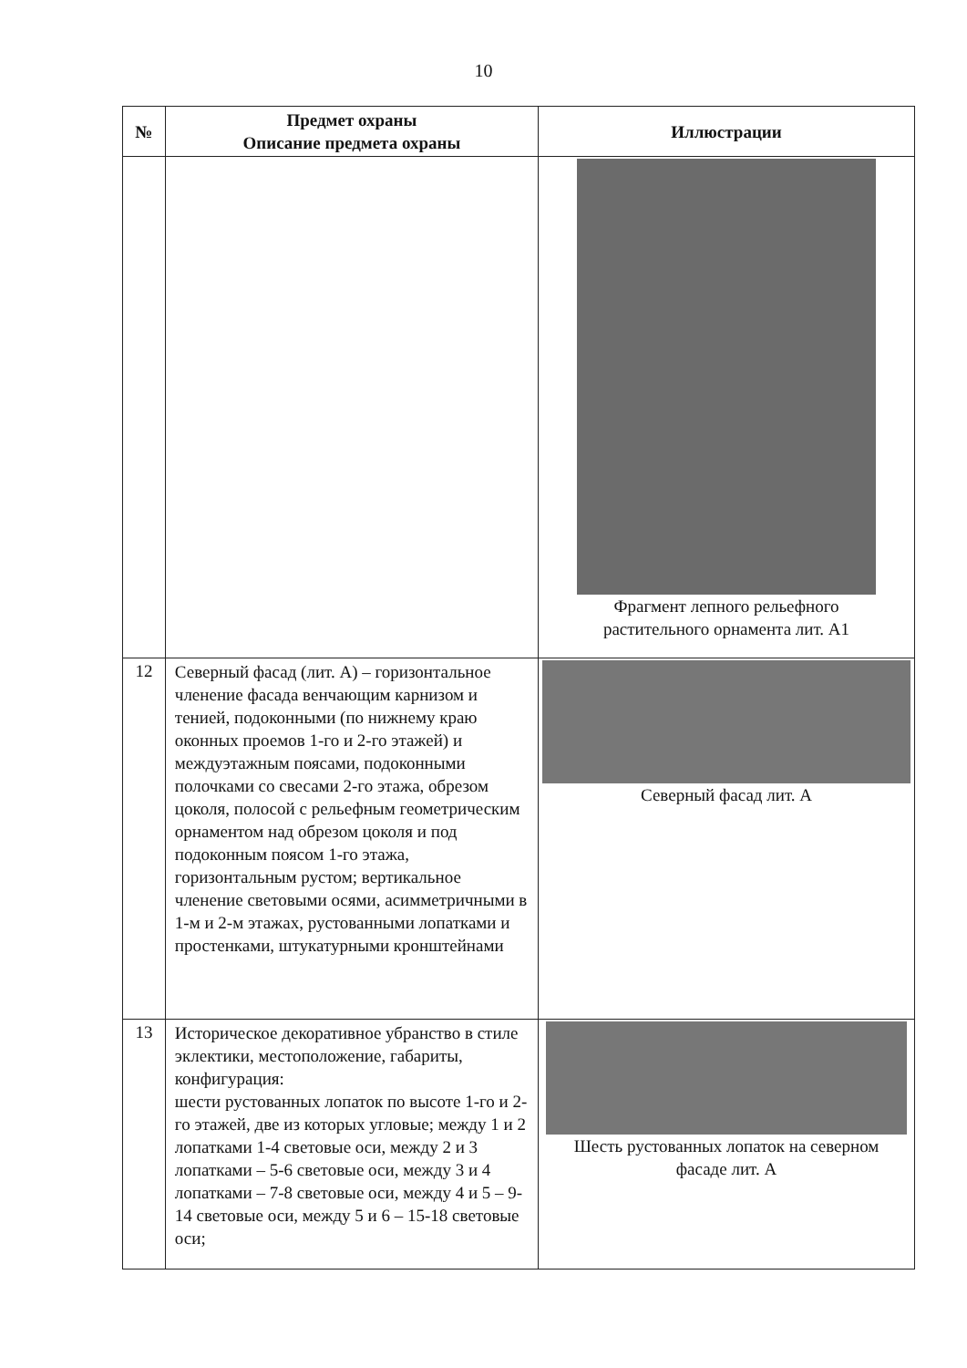10
| № | Предмет охраны Описание предмета охраны | Иллюстрации |
| --- | --- | --- |
| | | Фрагмент лепного рельефного растительного орнамента лит. А1 |
| 12 | Северный фасад (лит. А) – горизонтальное членение фасада венчающим карнизом и тенией, подоконными (по нижнему краю оконных проемов 1-го и 2-го этажей) и междуэтажным поясами, подоконными полочками со свесами 2-го этажа, обрезом цоколя, полосой с рельефным геометрическим орнаментом над обрезом цоколя и под подоконным поясом 1-го этажа, горизонтальным рустом; вертикальное членение световыми осями, асимметричными в 1-м и 2-м этажах, рустованными лопатками и простенками, штукатурными кронштейнами | Северный фасад лит. А |
| 13 | Историческое декоративное убранство в стиле эклектики, местоположение, габариты, конфигурация: шести рустованных лопаток по высоте 1-го и 2-го этажей, две из которых угловые; между 1 и 2 лопатками 1-4 световые оси, между 2 и 3 лопатками – 5-6 световые оси, между 3 и 4 лопатками – 7-8 световые оси, между 4 и 5 – 9-14 световые оси, между 5 и 6 – 15-18 световые оси; | Шесть рустованных лопаток на северном фасаде лит. А |